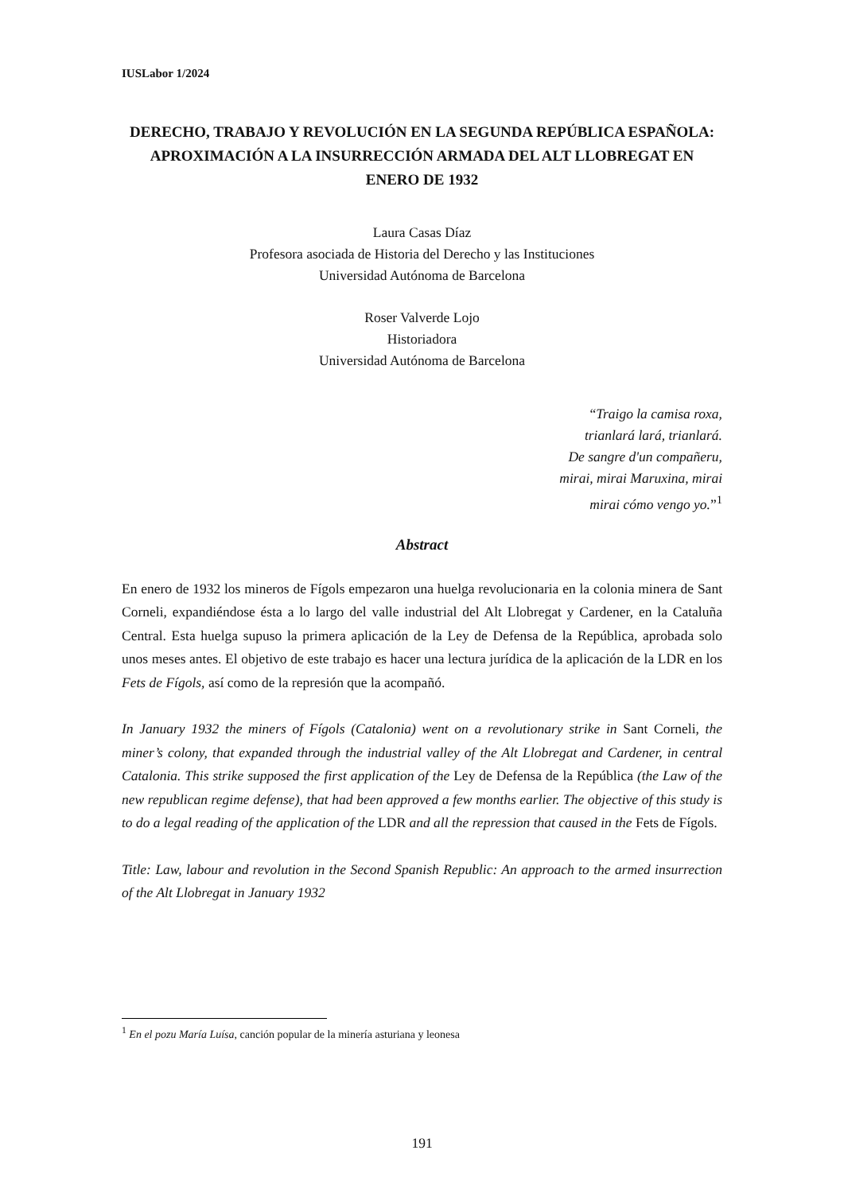IUSLabor 1/2024
DERECHO, TRABAJO Y REVOLUCIÓN EN LA SEGUNDA REPÚBLICA ESPAÑOLA: APROXIMACIÓN A LA INSURRECCIÓN ARMADA DEL ALT LLOBREGAT EN ENERO DE 1932
Laura Casas Díaz
Profesora asociada de Historia del Derecho y las Instituciones
Universidad Autónoma de Barcelona
Roser Valverde Lojo
Historiadora
Universidad Autónoma de Barcelona
“Traigo la camisa roxa,
trianlará lará, trianlará.
De sangre d'un compañeru,
mirai, mirai Maruxina, mirai
mirai cómo vengo yo.”<sup>1</sup>
Abstract
En enero de 1932 los mineros de Fígols empezaron una huelga revolucionaria en la colonia minera de Sant Corneli, expandiéndose ésta a lo largo del valle industrial del Alt Llobregat y Cardener, en la Cataluña Central. Esta huelga supuso la primera aplicación de la Ley de Defensa de la República, aprobada solo unos meses antes. El objetivo de este trabajo es hacer una lectura jurídica de la aplicación de la LDR en los Fets de Fígols, así como de la represión que la acompañó.
In January 1932 the miners of Fígols (Catalonia) went on a revolutionary strike in Sant Corneli, the miner’s colony, that expanded through the industrial valley of the Alt Llobregat and Cardener, in central Catalonia. This strike supposed the first application of the Ley de Defensa de la República (the Law of the new republican regime defense), that had been approved a few months earlier. The objective of this study is to do a legal reading of the application of the LDR and all the repression that caused in the Fets de Fígols.
Title: Law, labour and revolution in the Second Spanish Republic: An approach to the armed insurrection of the Alt Llobregat in January 1932
<sup>1</sup> En el pozu María Luísa, canción popular de la minería asturiana y leonesa
191